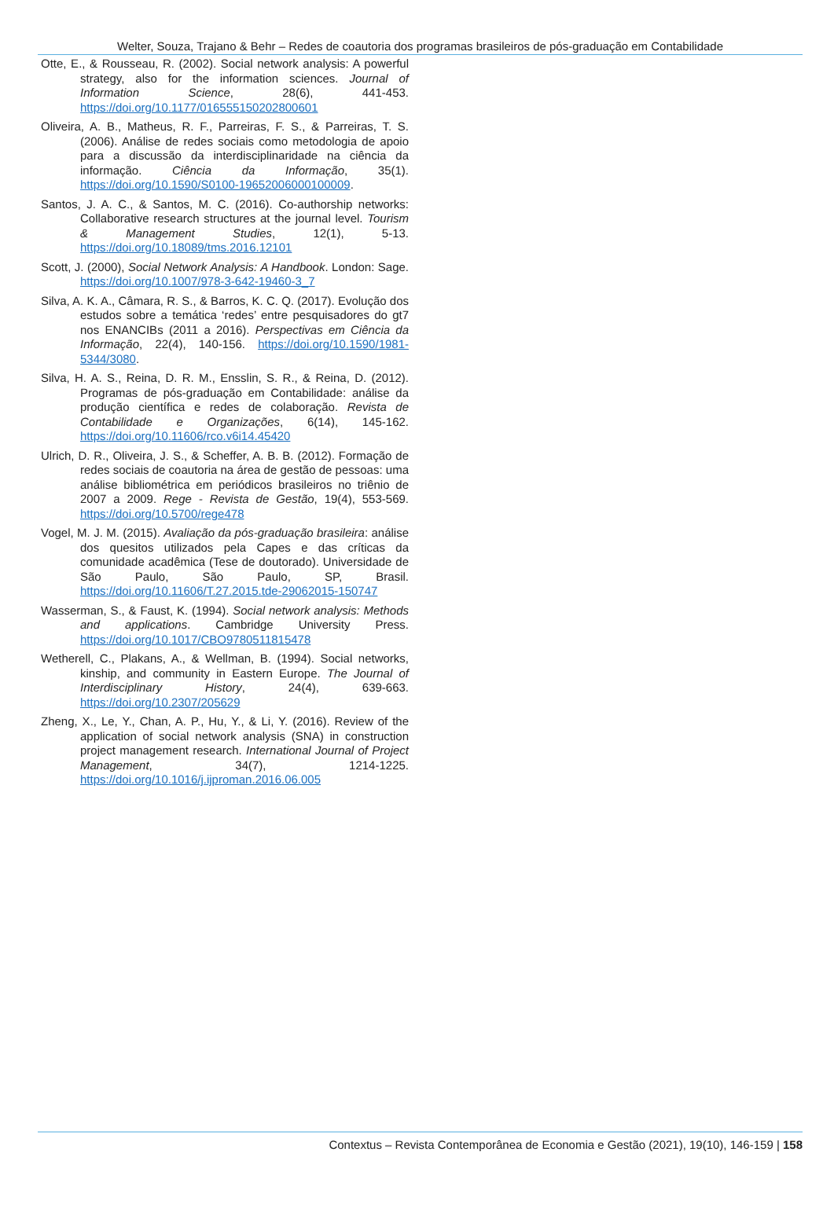Welter, Souza, Trajano & Behr – Redes de coautoria dos programas brasileiros de pós-graduação em Contabilidade
Otte, E., & Rousseau, R. (2002). Social network analysis: A powerful strategy, also for the information sciences. Journal of Information Science, 28(6), 441-453. https://doi.org/10.1177/016555150202800601
Oliveira, A. B., Matheus, R. F., Parreiras, F. S., & Parreiras, T. S. (2006). Análise de redes sociais como metodologia de apoio para a discussão da interdisciplinaridade na ciência da informação. Ciência da Informação, 35(1). https://doi.org/10.1590/S0100-19652006000100009.
Santos, J. A. C., & Santos, M. C. (2016). Co-authorship networks: Collaborative research structures at the journal level. Tourism & Management Studies, 12(1), 5-13. https://doi.org/10.18089/tms.2016.12101
Scott, J. (2000), Social Network Analysis: A Handbook. London: Sage. https://doi.org/10.1007/978-3-642-19460-3_7
Silva, A. K. A., Câmara, R. S., & Barros, K. C. Q. (2017). Evolução dos estudos sobre a temática ‘redes’ entre pesquisadores do gt7 nos ENANCIBs (2011 a 2016). Perspectivas em Ciência da Informação, 22(4), 140-156. https://doi.org/10.1590/1981-5344/3080.
Silva, H. A. S., Reina, D. R. M., Ensslin, S. R., & Reina, D. (2012). Programas de pós-graduação em Contabilidade: análise da produção científica e redes de colaboração. Revista de Contabilidade e Organizações, 6(14), 145-162. https://doi.org/10.11606/rco.v6i14.45420
Ulrich, D. R., Oliveira, J. S., & Scheffer, A. B. B. (2012). Formação de redes sociais de coautoria na área de gestão de pessoas: uma análise bibliométrica em periódicos brasileiros no triênio de 2007 a 2009. Rege - Revista de Gestão, 19(4), 553-569. https://doi.org/10.5700/rege478
Vogel, M. J. M. (2015). Avaliação da pós-graduação brasileira: análise dos quesitos utilizados pela Capes e das críticas da comunidade acadêmica (Tese de doutorado). Universidade de São Paulo, São Paulo, SP, Brasil. https://doi.org/10.11606/T.27.2015.tde-29062015-150747
Wasserman, S., & Faust, K. (1994). Social network analysis: Methods and applications. Cambridge University Press. https://doi.org/10.1017/CBO9780511815478
Wetherell, C., Plakans, A., & Wellman, B. (1994). Social networks, kinship, and community in Eastern Europe. The Journal of Interdisciplinary History, 24(4), 639-663. https://doi.org/10.2307/205629
Zheng, X., Le, Y., Chan, A. P., Hu, Y., & Li, Y. (2016). Review of the application of social network analysis (SNA) in construction project management research. International Journal of Project Management, 34(7), 1214-1225. https://doi.org/10.1016/j.ijproman.2016.06.005
Contextus – Revista Contemporânea de Economia e Gestão (2021), 19(10), 146-159 | 158